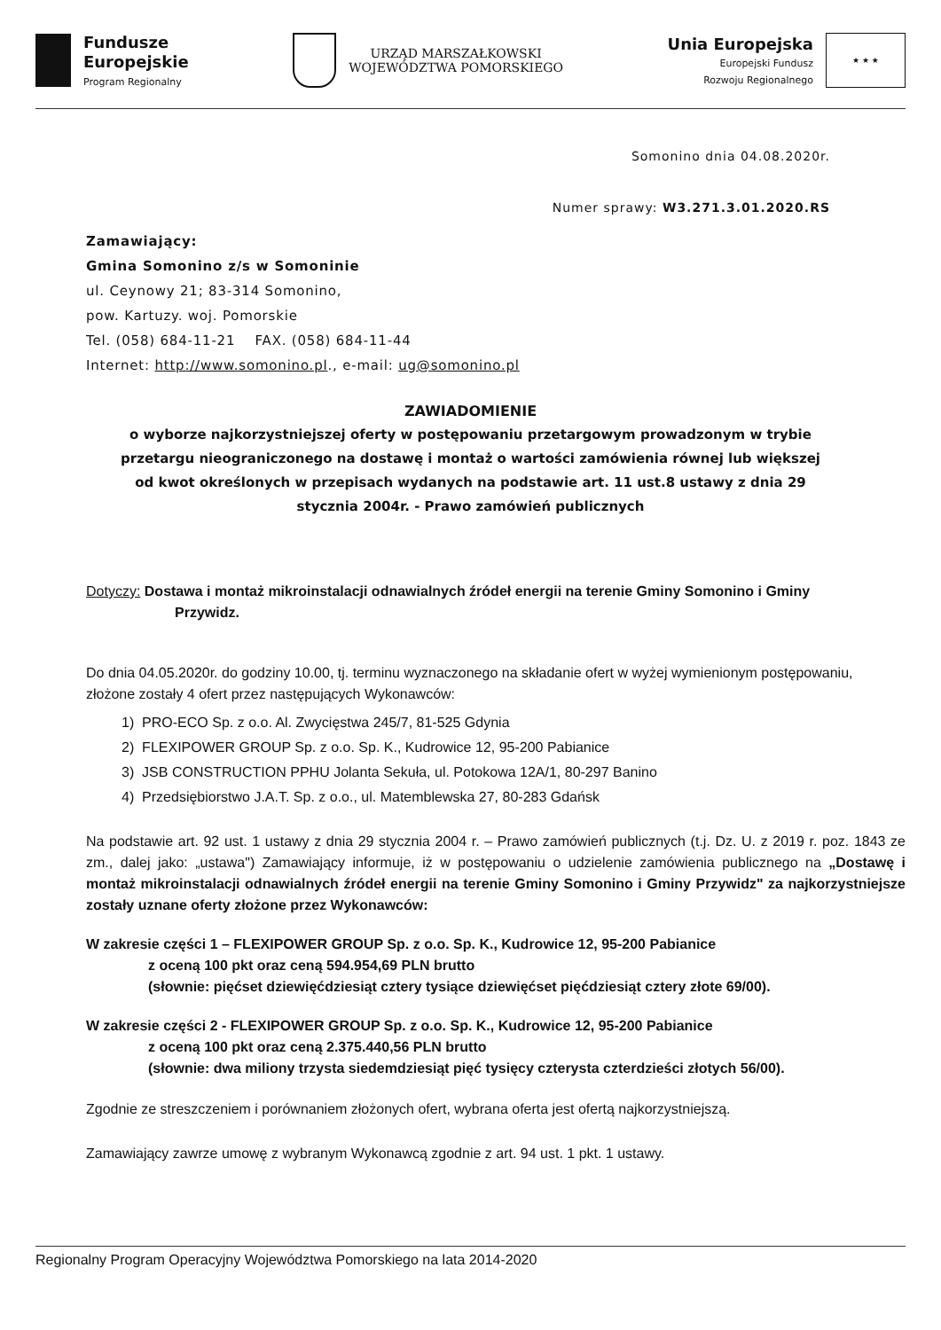Fundusze
Europejskie
Program Regionalny
URZĄD MARSZAŁKOWSKI
WOJEWÓDZTWA POMORSKIEGO
Unia Europejska
Europejski Fundusz
Rozwoju Regionalnego
★ ★ ★
Somonino dnia 04.08.2020r.
Numer sprawy: W3.271.3.01.2020.RS
Zamawiający:
Gmina Somonino z/s w Somoninie
ul. Ceynowy 21; 83-314 Somonino,
pow. Kartuzy. woj. Pomorskie
Tel. (058) 684-11-21 FAX. (058) 684-11-44
Internet: http://www.somonino.pl., e-mail: ug@somonino.pl
ZAWIADOMIENIE
o wyborze najkorzystniejszej oferty w postępowaniu przetargowym prowadzonym w trybie przetargu nieograniczonego na dostawę i montaż o wartości zamówienia równej lub większej od kwot określonych w przepisach wydanych na podstawie art. 11 ust.8 ustawy z dnia 29 stycznia 2004r. - Prawo zamówień publicznych
Dotyczy: Dostawa i montaż mikroinstalacji odnawialnych źródeł energii na terenie Gminy Somonino i Gminy
Przywidz.
Do dnia 04.05.2020r. do godziny 10.00, tj. terminu wyznaczonego na składanie ofert w wyżej wymienionym postępowaniu, złożone zostały 4 ofert przez następujących Wykonawców:
1) PRO-ECO Sp. z o.o. Al. Zwycięstwa 245/7, 81-525 Gdynia
2) FLEXIPOWER GROUP Sp. z o.o. Sp. K., Kudrowice 12, 95-200 Pabianice
3) JSB CONSTRUCTION PPHU Jolanta Sekuła, ul. Potokowa 12A/1, 80-297 Banino
4) Przedsiębiorstwo J.A.T. Sp. z o.o., ul. Matemblewska 27, 80-283 Gdańsk
Na podstawie art. 92 ust. 1 ustawy z dnia 29 stycznia 2004 r. – Prawo zamówień publicznych (t.j. Dz. U. z 2019 r. poz. 1843 ze zm., dalej jako: „ustawa") Zamawiający informuje, iż w postępowaniu o udzielenie zamówienia publicznego na „Dostawę i montaż mikroinstalacji odnawialnych źródeł energii na terenie Gminy Somonino i Gminy Przywidz" za najkorzystniejsze zostały uznane oferty złożone przez Wykonawców:
W zakresie części 1 – FLEXIPOWER GROUP Sp. z o.o. Sp. K., Kudrowice 12, 95-200 Pabianice
z oceną 100 pkt oraz ceną 594.954,69 PLN brutto
(słownie: pięćset dziewięćdziesiąt cztery tysiące dziewięćset pięćdziesiąt cztery złote 69/00).
W zakresie części 2 - FLEXIPOWER GROUP Sp. z o.o. Sp. K., Kudrowice 12, 95-200 Pabianice
z oceną 100 pkt oraz ceną 2.375.440,56 PLN brutto
(słownie: dwa miliony trzysta siedemdziesiąt pięć tysięcy czterysta czterdzieści złotych 56/00).
Zgodnie ze streszczeniem i porównaniem złożonych ofert, wybrana oferta jest ofertą najkorzystniejszą.
Zamawiający zawrze umowę z wybranym Wykonawcą zgodnie z art. 94 ust. 1 pkt. 1 ustawy.
Regionalny Program Operacyjny Województwa Pomorskiego na lata 2014-2020